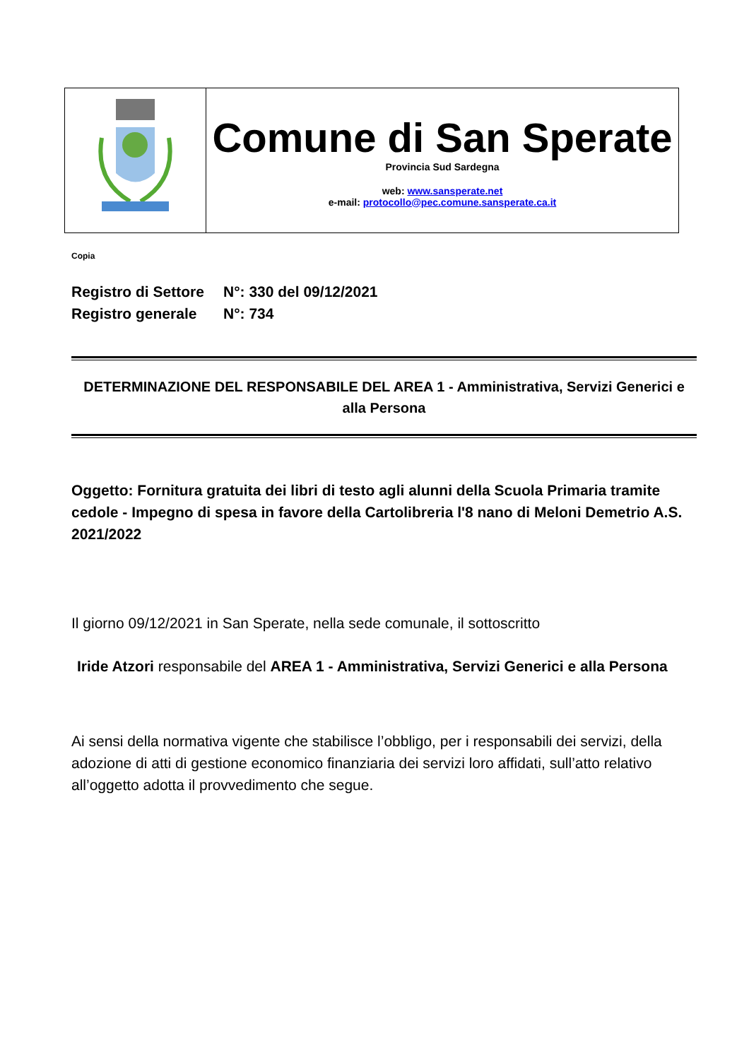| | Comune di San Sperate Provincia Sud Sardegna web: www.sansperate.net e-mail: protocollo@pec.comune.sansperate.ca.it |
Copia
Registro di Settore N°: 330 del 09/12/2021
Registro generale N°: 734
DETERMINAZIONE DEL RESPONSABILE DEL AREA 1 - Amministrativa, Servizi Generici e alla Persona
Oggetto: Fornitura gratuita dei libri di testo agli alunni della Scuola Primaria tramite cedole - Impegno di spesa in favore della Cartolibreria l'8 nano di Meloni Demetrio A.S. 2021/2022
Il giorno 09/12/2021 in San Sperate, nella sede comunale, il sottoscritto
Iride Atzori responsabile del AREA 1 - Amministrativa, Servizi Generici e alla Persona
Ai sensi della normativa vigente che stabilisce l’obbligo, per i responsabili dei servizi, della adozione di atti di gestione economico finanziaria dei servizi loro affidati, sull’atto relativo all’oggetto adotta il provvedimento che segue.